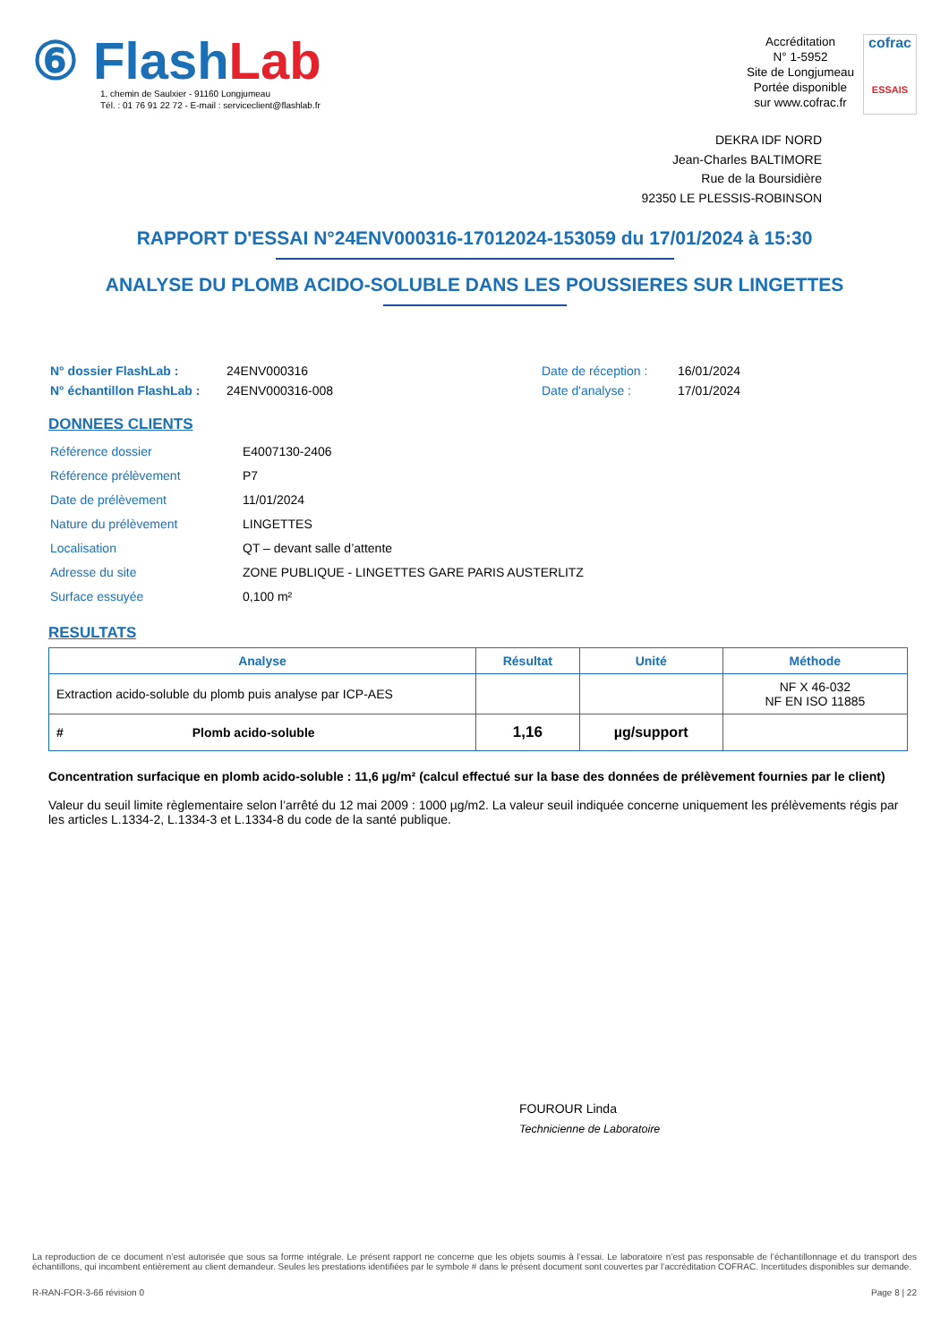⑥ Flash Lab
1, chemin de Saulxier - 91160 Longjumeau
Tél. : 01 76 91 22 72 - E-mail : serviceclient@flashlab.fr
Accréditation
N° 1-5952
Site de Longjumeau
Portée disponible
sur www.cofrac.fr
cofrac
ESSAIS
DEKRA IDF NORD
Jean-Charles BALTIMORE
Rue de la Boursidière
92350 LE PLESSIS-ROBINSON
RAPPORT D'ESSAI N°24ENV000316-17012024-153059 du 17/01/2024 à 15:30
ANALYSE DU PLOMB ACIDO-SOLUBLE DANS LES POUSSIERES SUR LINGETTES
| N° dossier FlashLab : | 24ENV000316 | Date de réception : | 16/01/2024 |
| N° échantillon FlashLab : | 24ENV000316-008 | Date d'analyse : | 17/01/2024 |
DONNEES CLIENTS
| Référence dossier | E4007130-2406 |
| Référence prélèvement | P7 |
| Date de prélèvement | 11/01/2024 |
| Nature du prélèvement | LINGETTES |
| Localisation | QT – devant salle d’attente |
| Adresse du site | ZONE PUBLIQUE - LINGETTES GARE PARIS AUSTERLITZ |
| Surface essuyée | 0,100 m² |
RESULTATS
| Analyse | Résultat | Unité | Méthode |
| --- | --- | --- | --- |
| Extraction acido-soluble du plomb puis analyse par ICP-AES | | | NF X 46-032 NF EN ISO 11885 |
| # Plomb acido-soluble | 1,16 | µg/support | |
Concentration surfacique en plomb acido-soluble : 11,6 µg/m² (calcul effectué sur la base des données de prélèvement fournies par le client)
Valeur du seuil limite règlementaire selon l’arrêté du 12 mai 2009 : 1000 µg/m2. La valeur seuil indiquée concerne uniquement les prélèvements régis par les articles L.1334-2, L.1334-3 et L.1334-8 du code de la santé publique.
FOUROUR Linda
Technicienne de Laboratoire
La reproduction de ce document n’est autorisée que sous sa forme intégrale. Le présent rapport ne concerne que les objets soumis à l’essai. Le laboratoire n’est pas responsable de l’échantillonnage et du transport des échantillons, qui incombent entièrement au client demandeur. Seules les prestations identifiées par le symbole # dans le présent document sont couvertes par l’accréditation COFRAC. Incertitudes disponibles sur demande.
R-RAN-FOR-3-66 révision 0 Page 8 | 22